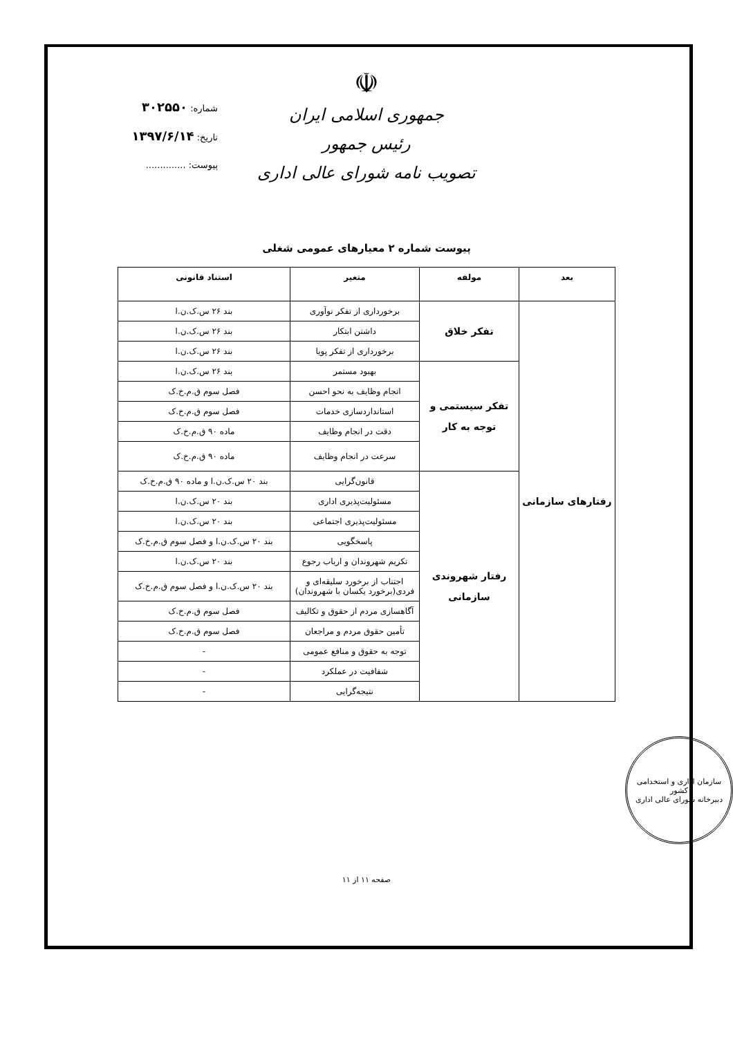☫
جمهوری اسلامی ایران
رئیس جمهور
تصویب نامه شورای عالی اداری
شماره: ۳۰۲۵۵۰
تاریخ: ۱۳۹۷/۶/۱۴
پیوست: ..............
پیوست شماره ۲ معیارهای عمومی شغلی
| بعد | مولفه | متغیر | استناد قانونی |
| --- | --- | --- | --- |
| رفتارهای سازمانی | تفکر خلاق | برخورداری از تفکر نوآوری | بند ۲۶ س.ک.ن.ا |
| | | داشتن ابتکار | بند ۲۶ س.ک.ن.ا |
| | | برخورداری از تفکر پویا | بند ۲۶ س.ک.ن.ا |
| | تفکر سیستمی و توجه به کار | بهبود مستمر | بند ۲۶ س.ک.ن.ا |
| | | انجام وظایف به نحو احسن | فصل سوم ق.م.خ.ک |
| | | استانداردسازی خدمات | فصل سوم ق.م.خ.ک |
| | | دقت در انجام وظایف | ماده ۹۰ ق.م.خ.ک |
| | | سرعت در انجام وظایف | ماده ۹۰ ق.م.خ.ک |
| | رفتار شهروندی سازمانی | قانون‌گرایی | بند ۲۰ س.ک.ن.ا و ماده ۹۰ ق.م.خ.ک |
| | | مسئولیت‌پذیری اداری | بند ۲۰ س.ک.ن.ا |
| | | مسئولیت‌پذیری اجتماعی | بند ۲۰ س.ک.ن.ا |
| | | پاسخگویی | بند ۲۰ س.ک.ن.ا و فصل سوم ق.م.خ.ک |
| | | تکریم شهروندان و ارباب رجوع | بند ۲۰ س.ک.ن.ا |
| | | اجتناب از برخورد سلیقه‌ای و فردی(برخورد یکسان با شهروندان) | بند ۲۰ س.ک.ن.ا و فصل سوم ق.م.خ.ک |
| | | آگاهسازی مردم از حقوق و تکالیف | فصل سوم ق.م.خ.ک |
| | | تأمین حقوق مردم و مراجعان | فصل سوم ق.م.خ.ک |
| | | توجه به حقوق و منافع عمومی | - |
| | | شفافیت در عملکرد | - |
| | | نتیجه‌گرایی | - |
سازمان اداری و استخدامی کشور
دبیرخانه شورای عالی اداری
صفحه ۱۱ از ۱۱